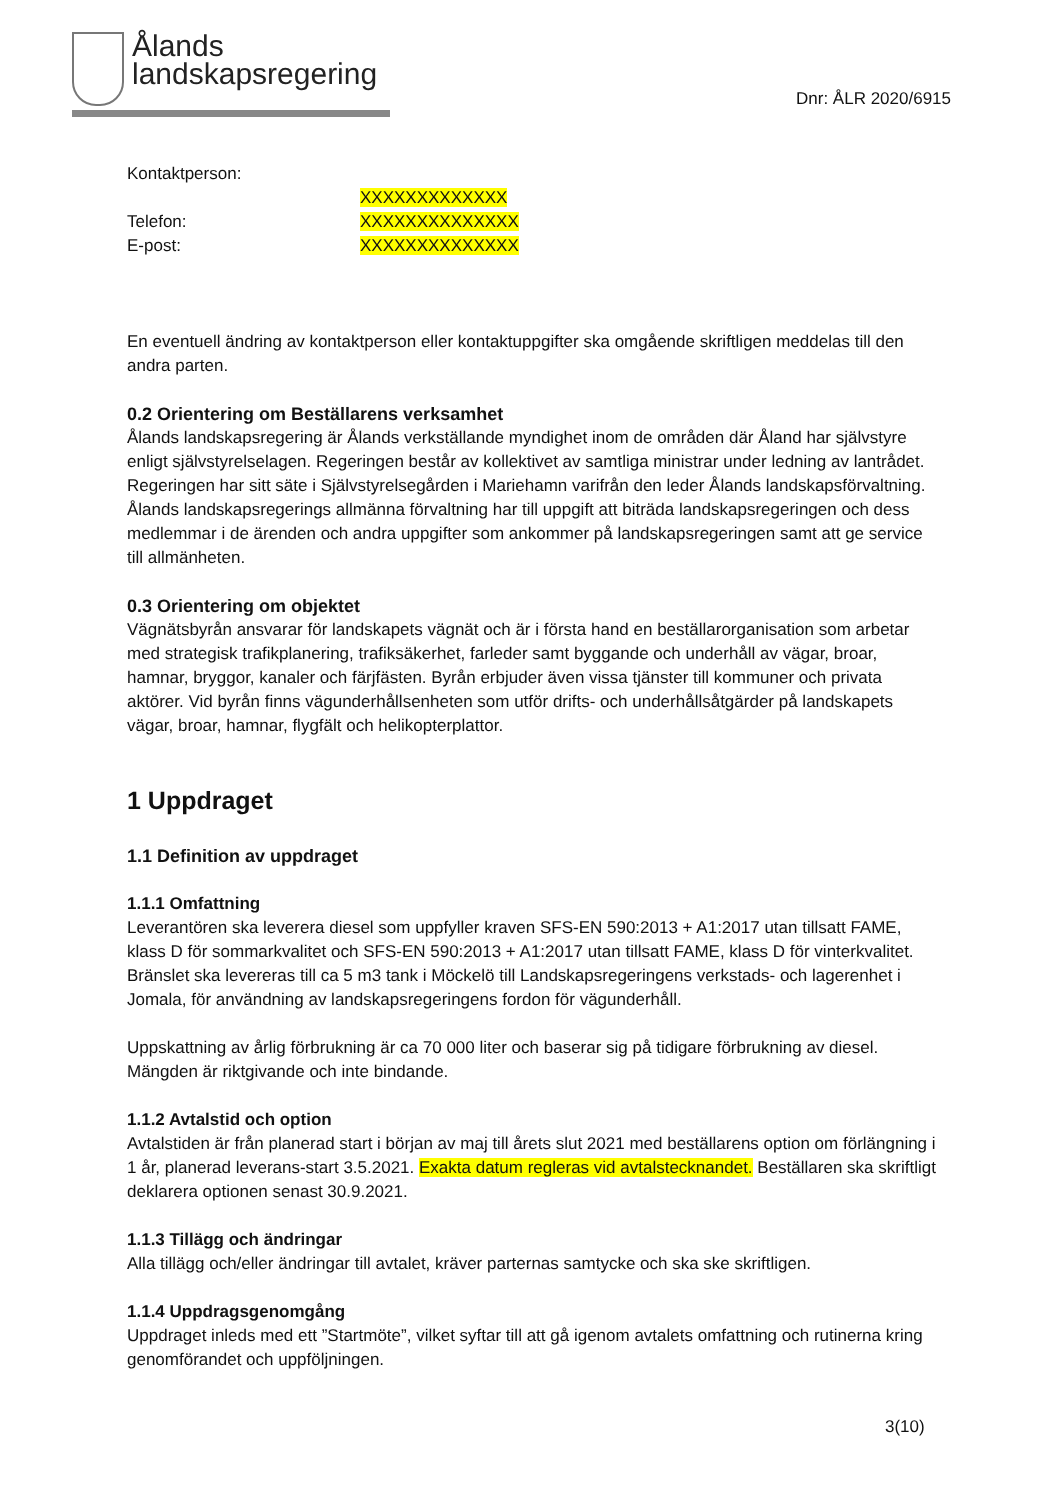Ålands
landskapsregering
Dnr: ÅLR 2020/6915
Kontaktperson:
XXXXXXXXXXXXX
Telefon:
XXXXXXXXXXXXXX
E-post:
XXXXXXXXXXXXXX
En eventuell ändring av kontaktperson eller kontaktuppgifter ska omgående skriftligen meddelas till den andra parten.
0.2 Orientering om Beställarens verksamhet
Ålands landskapsregering är Ålands verkställande myndighet inom de områden där Åland har självstyre enligt självstyrelselagen. Regeringen består av kollektivet av samtliga ministrar under ledning av lantrådet. Regeringen har sitt säte i Självstyrelsegården i Mariehamn varifrån den leder Ålands landskapsförvaltning. Ålands landskapsregerings allmänna förvaltning har till uppgift att biträda landskapsregeringen och dess medlemmar i de ärenden och andra uppgifter som ankommer på landskapsregeringen samt att ge service till allmänheten.
0.3 Orientering om objektet
Vägnätsbyrån ansvarar för landskapets vägnät och är i första hand en beställarorganisation som arbetar med strategisk trafikplanering, trafiksäkerhet, farleder samt byggande och underhåll av vägar, broar, hamnar, bryggor, kanaler och färjfästen. Byrån erbjuder även vissa tjänster till kommuner och privata aktörer. Vid byrån finns vägunderhållsenheten som utför drifts- och underhållsåtgärder på landskapets vägar, broar, hamnar, flygfält och helikopterplattor.
1 Uppdraget
1.1 Definition av uppdraget
1.1.1 Omfattning
Leverantören ska leverera diesel som uppfyller kraven SFS-EN 590:2013 + A1:2017 utan tillsatt FAME, klass D för sommarkvalitet och SFS-EN 590:2013 + A1:2017 utan tillsatt FAME, klass D för vinterkvalitet. Bränslet ska levereras till ca 5 m3 tank i Möckelö till Landskapsregeringens verkstads- och lagerenhet i Jomala, för användning av landskapsregeringens fordon för vägunderhåll.
Uppskattning av årlig förbrukning är ca 70 000 liter och baserar sig på tidigare förbrukning av diesel. Mängden är riktgivande och inte bindande.
1.1.2 Avtalstid och option
Avtalstiden är från planerad start i början av maj till årets slut 2021 med beställarens option om förlängning i 1 år, planerad leverans-start 3.5.2021. Exakta datum regleras vid avtalstecknandet. Beställaren ska skriftligt deklarera optionen senast 30.9.2021.
1.1.3 Tillägg och ändringar
Alla tillägg och/eller ändringar till avtalet, kräver parternas samtycke och ska ske skriftligen.
1.1.4 Uppdragsgenomgång
Uppdraget inleds med ett ”Startmöte”, vilket syftar till att gå igenom avtalets omfattning och rutinerna kring genomförandet och uppföljningen.
3(10)